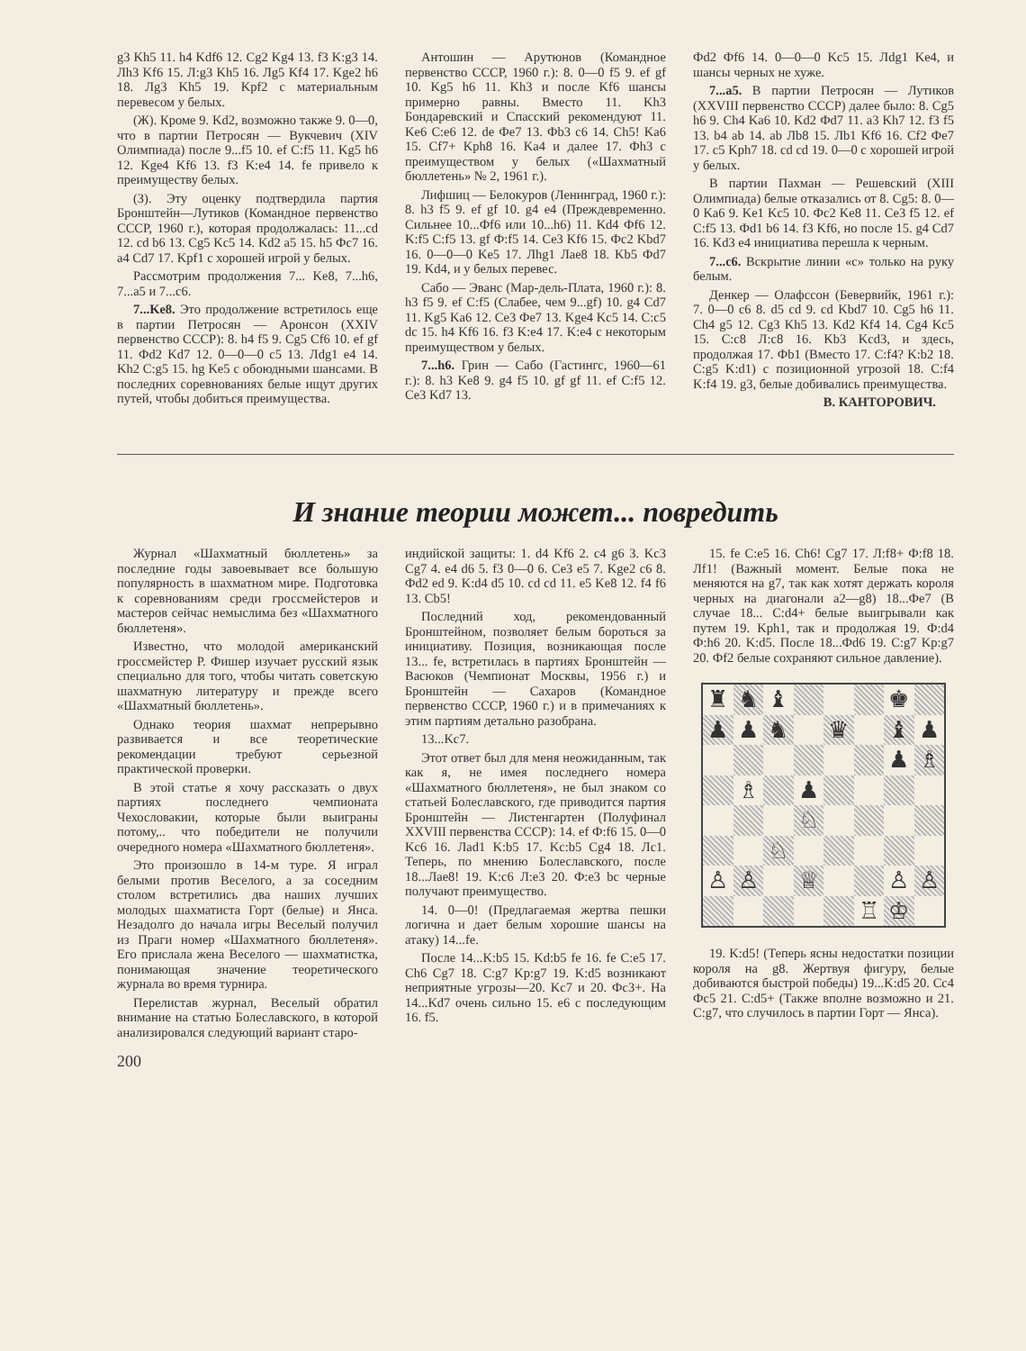g3 Kh5 11. h4 Kdf6 12. Cg2 Kg4 13. f3 K:g3 14. Лh3 Kf6 15. Л:g3 Kh5 16. Лg5 Kf4 17. Kge2 h6 18. Лg3 Kh5 19. Kpf2 с материальным перевесом у белых.
(Ж). Кроме 9. Kd2, возможно также 9. 0—0, что в партии Петросян — Вукчевич (XIV Олимпиада) после 9...f5 10. ef C:f5 11. Kg5 h6 12. Kge4 Kf6 13. f3 K:e4 14. fe привело к преимуществу белых.
(З). Эту оценку подтвердила партия Бронштейн—Лутиков (Командное первенство СССР, 1960 г.), которая продолжалась: 11...cd 12. cd b6 13. Cg5 Kc5 14. Kd2 a5 15. h5 Фc7 16. a4 Cd7 17. Kpf1 с хорошей игрой у белых.
Рассмотрим продолжения 7... Ke8, 7...h6, 7...a5 и 7...c6.
7...Ke8. Это продолжение встретилось еще в партии Петросян — Аронсон (XXIV первенство СССР): 8. h4 f5 9. Cg5 Cf6 10. ef gf 11. Фd2 Kd7 12. 0—0—0 c5 13. Лdg1 e4 14. Kh2 C:g5 15. hg Ke5 с обоюдными шансами. В последних соревнованиях белые ищут других путей, чтобы добиться преимущества.
Антошин — Арутюнов (Командное первенство СССР, 1960 г.): 8. 0—0 f5 9. ef gf 10. Kg5 h6 11. Kh3 и после Kf6 шансы примерно равны. Вместо 11. Kh3 Бондаревский и Спасский рекомендуют 11. Ke6 C:e6 12. de Фe7 13. Фb3 c6 14. Ch5! Ka6 15. Cf7+ Kph8 16. Ka4 и далее 17. Фh3 с преимуществом у белых («Шахматный бюллетень» № 2, 1961 г.).
Лифшиц — Белокуров (Ленинград, 1960 г.): 8. h3 f5 9. ef gf 10. g4 e4 (Преждевременно. Сильнее 10...Фf6 или 10...h6) 11. Kd4 Фf6 12. K:f5 C:f5 13. gf Ф:f5 14. Ce3 Kf6 15. Фc2 Kbd7 16. 0—0—0 Ke5 17. Лhg1 Лae8 18. Kb5 Фd7 19. Kd4, и у белых перевес.
Сабо — Эванс (Мар-дель-Плата, 1960 г.): 8. h3 f5 9. ef C:f5 (Слабее, чем 9...gf) 10. g4 Cd7 11. Kg5 Ka6 12. Ce3 Фe7 13. Kge4 Kc5 14. C:c5 dc 15. h4 Kf6 16. f3 K:e4 17. K:e4 с некоторым преимуществом у белых.
7...h6. Грин — Сабо (Гастингс, 1960—61 г.): 8. h3 Ke8 9. g4 f5 10. gf gf 11. ef C:f5 12. Ce3 Kd7 13.
Фd2 Фf6 14. 0—0—0 Kc5 15. Лdg1 Ke4, и шансы черных не хуже.
7...a5. В партии Петросян — Лутиков (XXVIII первенство СССР) далее было: 8. Cg5 h6 9. Ch4 Ka6 10. Kd2 Фd7 11. a3 Kh7 12. f3 f5 13. b4 ab 14. ab Лb8 15. Лb1 Kf6 16. Cf2 Фe7 17. c5 Kph7 18. cd cd 19. 0—0 с хорошей игрой у белых.
В партии Пахман — Решевский (XIII Олимпиада) белые отказались от 8. Cg5: 8. 0—0 Ka6 9. Ke1 Kc5 10. Фc2 Ke8 11. Ce3 f5 12. ef C:f5 13. Фd1 b6 14. f3 Kf6, но после 15. g4 Cd7 16. Kd3 e4 инициатива перешла к черным.
7...c6. Вскрытие линии «с» только на руку белым.
Денкер — Олафссон (Бевервийк, 1961 г.): 7. 0—0 c6 8. d5 cd 9. cd Kbd7 10. Cg5 h6 11. Ch4 g5 12. Cg3 Kh5 13. Kd2 Kf4 14. Cg4 Kc5 15. C:c8 Л:c8 16. Kb3 Kcd3, и здесь, продолжая 17. Фb1 (Вместо 17. C:f4? K:b2 18. C:g5 K:d1) с позиционной угрозой 18. C:f4 K:f4 19. g3, белые добивались преимущества.
В. КАНТОРОВИЧ.
И знание теории может... повредить
Журнал «Шахматный бюллетень» за последние годы завоевывает все большую популярность в шахматном мире. Подготовка к соревнованиям среди гроссмейстеров и мастеров сейчас немыслима без «Шахматного бюллетеня».
Известно, что молодой американский гроссмейстер Р. Фишер изучает русский язык специально для того, чтобы читать советскую шахматную литературу и прежде всего «Шахматный бюллетень».
Однако теория шахмат непрерывно развивается и все теоретические рекомендации требуют серьезной практической проверки.
В этой статье я хочу рассказать о двух партиях последнего чемпионата Чехословакии, которые были выиграны потому,.. что победители не получили очередного номера «Шахматного бюллетеня».
Это произошло в 14-м туре. Я играл белыми против Веселого, а за соседним столом встретились два наших лучших молодых шахматиста Горт (белые) и Янса. Незадолго до начала игры Веселый получил из Праги номер «Шахматного бюллетеня». Его прислала жена Веселого — шахматистка, понимающая значение теоретического журнала во время турнира.
Перелистав журнал, Веселый обратил внимание на статью Болеславского, в которой анализировался следующий вариант старо-
индийской защиты: 1. d4 Kf6 2. c4 g6 3. Kc3 Cg7 4. e4 d6 5. f3 0—0 6. Ce3 e5 7. Kge2 c6 8. Фd2 ed 9. K:d4 d5 10. cd cd 11. e5 Ke8 12. f4 f6 13. Cb5!
Последний ход, рекомендованный Бронштейном, позволяет белым бороться за инициативу. Позиция, возникающая после 13... fe, встретилась в партиях Бронштейн — Васюков (Чемпионат Москвы, 1956 г.) и Бронштейн — Сахаров (Командное первенство СССР, 1960 г.) и в примечаниях к этим партиям детально разобрана.
13...Kc7.
Этот ответ был для меня неожиданным, так как я, не имея последнего номера «Шахматного бюллетеня», не был знаком со статьей Болеславского, где приводится партия Бронштейн — Листенгартен (Полуфинал XXVIII первенства СССР): 14. ef Ф:f6 15. 0—0 Kc6 16. Лad1 K:b5 17. Kc:b5 Cg4 18. Лc1. Теперь, по мнению Болеславского, после 18...Лae8! 19. K:c6 Л:e3 20. Ф:e3 bc черные получают преимущество.
14. 0—0! (Предлагаемая жертва пешки логична и дает белым хорошие шансы на атаку) 14...fe.
После 14...K:b5 15. Kd:b5 fe 16. fe C:e5 17. Ch6 Cg7 18. C:g7 Kp:g7 19. K:d5 возникают неприятные угрозы—20. Kc7 и 20. Фc3+. На 14...Kd7 очень сильно 15. e6 с последующим 16. f5.
15. fe C:e5 16. Ch6! Cg7 17. Л:f8+ Ф:f8 18. Лf1! (Важный момент. Белые пока не меняются на g7, так как хотят держать короля черных на диагонали a2—g8) 18...Фe7 (В случае 18... C:d4+ белые выигрывали как путем 19. Kph1, так и продолжая 19. Ф:d4 Ф:h6 20. K:d5. После 18...Фd6 19. C:g7 Kp:g7 20. Фf2 белые сохраняют сильное давление).
♜
♞
♝
♚
♟
♟
♞
♛
♝
♟
♟
♗
♗
♟
♘
♘
♙
♙
♕
♙
♙
♖
♔
19. K:d5! (Теперь ясны недостатки позиции короля на g8. Жертвуя фигуру, белые добиваются быстрой победы) 19...K:d5 20. Cc4 Фc5 21. C:d5+ (Также вполне возможно и 21. C:g7, что случилось в партии Горт — Янса).
200